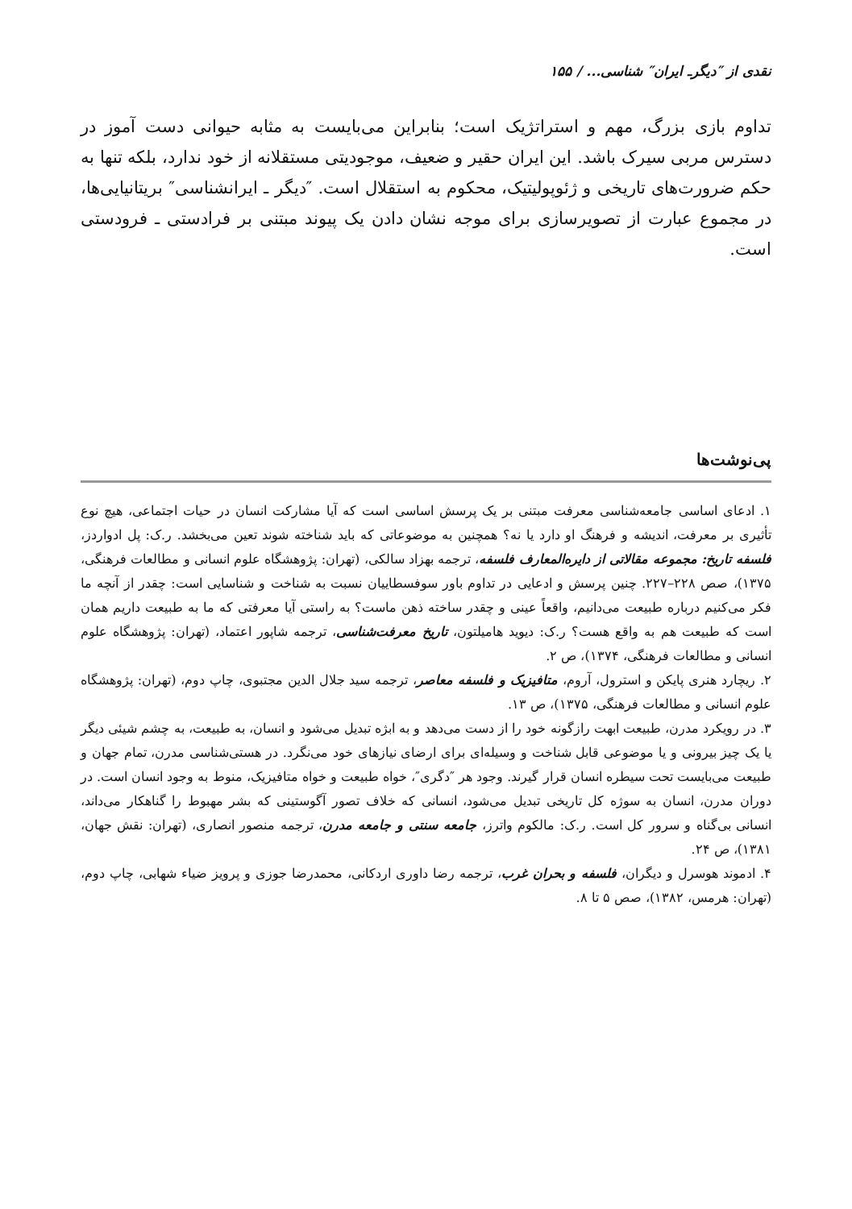نقدی از ″دیگرـ ایران″ شناسی... / ۱۵۵
تداوم بازی بزرگ، مهم و استراتژیک است؛ بنابراین می‌بایست به مثابه حیوانی دست آموز در دسترس مربی سیرک باشد. این ایران حقیر و ضعیف، موجودیتی مستقلانه از خود ندارد، بلکه تنها به حکم ضرورت‌های تاریخی و ژئوپولیتیک، محکوم به استقلال است. ″دیگر ـ ایرانشناسی″ بریتانیایی‌ها، در مجموع عبارت از تصویرسازی برای موجه نشان دادن یک پیوند مبتنی بر فرادستی ـ فرودستی است.
پی‌نوشت‌ها
۱. ادعای اساسی جامعه‌شناسی معرفت مبتنی بر یک پرسش اساسی است که آیا مشارکت انسان در حیات اجتماعی، هیچ نوع تأثیری بر معرفت، اندیشه و فرهنگ او دارد یا نه؟ همچنین به موضوعاتی که باید شناخته شوند تعین می‌بخشد. ر.ک: پل ادواردز، فلسفه تاریخ: مجموعه مقالاتی از دایره‌المعارف فلسفه، ترجمه بهزاد سالکی، (تهران: پژوهشگاه علوم انسانی و مطالعات فرهنگی، ۱۳۷۵)، صص ۲۲۸–۲۲۷. چنین پرسش و ادعایی در تداوم باور سوفسطاییان نسبت به شناخت و شناسایی است: چقدر از آنچه ما فکر می‌کنیم درباره طبیعت می‌دانیم، واقعاً عینی و چقدر ساخته ذهن ماست؟ به راستی آیا معرفتی که ما به طبیعت داریم همان است که طبیعت هم به واقع هست؟ ر.ک: دیوید هامیلتون، تاریخ معرفت‌شناسی، ترجمه شاپور اعتماد، (تهران: پژوهشگاه علوم انسانی و مطالعات فرهنگی، ۱۳۷۴)، ص ۲.
۲. ریچارد هنری پایکن و استرول، آروم، متافیزیک و فلسفه معاصر، ترجمه سید جلال الدین مجتبوی، چاپ دوم، (تهران: پژوهشگاه علوم انسانی و مطالعات فرهنگی، ۱۳۷۵)، ص ۱۳.
۳. در رویکرد مدرن، طبیعت ابهت رازگونه خود را از دست می‌دهد و به ابژه تبدیل می‌شود و انسان، به طبیعت، به چشم شیئی دیگر یا یک چیز بیرونی و یا موضوعی قابل شناخت و وسیله‌ای برای ارضای نیازهای خود می‌نگرد. در هستی‌شناسی مدرن، تمام جهان و طبیعت می‌بایست تحت سیطره انسان قرار گیرند. وجود هر ″دگری″، خواه طبیعت و خواه متافیزیک، منوط به وجود انسان است. در دوران مدرن، انسان به سوژه کل تاریخی تبدیل می‌شود، انسانی که خلاف تصور آگوستینی که بشر مهبوط را گناهکار می‌داند، انسانی بی‌گناه و سرور کل است. ر.ک: مالکوم واترز، جامعه سنتی و جامعه مدرن، ترجمه منصور انصاری، (تهران: نقش جهان، ۱۳۸۱)، ص ۲۴.
۴. ادموند هوسرل و دیگران، فلسفه و بحران غرب، ترجمه رضا داوری اردکانی، محمدرضا جوزی و پرویز ضیاء شهابی، چاپ دوم، (تهران: هرمس، ۱۳۸۲)، صص ۵ تا ۸.